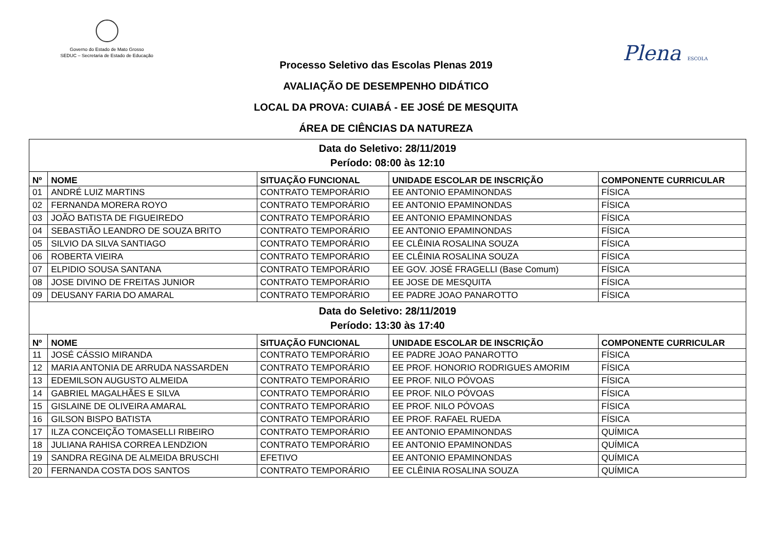Governo do Estado de Mato Grosso
SEDUC – Secretaria de Estado de Educação
Plena ESCOLA
Processo Seletivo das Escolas Plenas 2019
AVALIAÇÃO DE DESEMPENHO DIDÁTICO
LOCAL DA PROVA: CUIABÁ - EE JOSÉ DE MESQUITA
ÁREA DE CIÊNCIAS DA NATUREZA
| Data do Seletivo: 28/11/2019 Período: 08:00 às 12:10 | | | | |
| Nº | NOME | SITUAÇÃO FUNCIONAL | UNIDADE ESCOLAR DE INSCRIÇÃO | COMPONENTE CURRICULAR |
| 01 | ANDRÉ LUIZ MARTINS | CONTRATO TEMPORÁRIO | EE ANTONIO EPAMINONDAS | FÍSICA |
| 02 | FERNANDA MORERA ROYO | CONTRATO TEMPORÁRIO | EE ANTONIO EPAMINONDAS | FÍSICA |
| 03 | JOÃO BATISTA DE FIGUEIREDO | CONTRATO TEMPORÁRIO | EE ANTONIO EPAMINONDAS | FÍSICA |
| 04 | SEBASTIÃO LEANDRO DE SOUZA BRITO | CONTRATO TEMPORÁRIO | EE ANTONIO EPAMINONDAS | FÍSICA |
| 05 | SILVIO DA SILVA SANTIAGO | CONTRATO TEMPORÁRIO | EE CLÊINIA ROSALINA SOUZA | FÍSICA |
| 06 | ROBERTA VIEIRA | CONTRATO TEMPORÁRIO | EE CLÊINIA ROSALINA SOUZA | FÍSICA |
| 07 | ELPIDIO SOUSA SANTANA | CONTRATO TEMPORÁRIO | EE GOV. JOSÉ FRAGELLI (Base Comum) | FÍSICA |
| 08 | JOSE DIVINO DE FREITAS JUNIOR | CONTRATO TEMPORÁRIO | EE JOSE DE MESQUITA | FÍSICA |
| 09 | DEUSANY FARIA DO AMARAL | CONTRATO TEMPORÁRIO | EE PADRE JOAO PANAROTTO | FÍSICA |
| Data do Seletivo: 28/11/2019 Período: 13:30 às 17:40 | | | | |
| Nº | NOME | SITUAÇÃO FUNCIONAL | UNIDADE ESCOLAR DE INSCRIÇÃO | COMPONENTE CURRICULAR |
| 11 | JOSÉ CÁSSIO MIRANDA | CONTRATO TEMPORÁRIO | EE PADRE JOAO PANAROTTO | FÍSICA |
| 12 | MARIA ANTONIA DE ARRUDA NASSARDEN | CONTRATO TEMPORÁRIO | EE PROF. HONORIO RODRIGUES AMORIM | FÍSICA |
| 13 | EDEMILSON AUGUSTO ALMEIDA | CONTRATO TEMPORÁRIO | EE PROF. NILO PÓVOAS | FÍSICA |
| 14 | GABRIEL MAGALHÃES E SILVA | CONTRATO TEMPORÁRIO | EE PROF. NILO PÓVOAS | FÍSICA |
| 15 | GISLAINE DE OLIVEIRA AMARAL | CONTRATO TEMPORÁRIO | EE PROF. NILO PÓVOAS | FÍSICA |
| 16 | GILSON BISPO BATISTA | CONTRATO TEMPORÁRIO | EE PROF. RAFAEL RUEDA | FÍSICA |
| 17 | ILZA CONCEIÇÃO TOMASELLI RIBEIRO | CONTRATO TEMPORÁRIO | EE ANTONIO EPAMINONDAS | QUÍMICA |
| 18 | JULIANA RAHISA CORREA LENDZION | CONTRATO TEMPORÁRIO | EE ANTONIO EPAMINONDAS | QUÍMICA |
| 19 | SANDRA REGINA DE ALMEIDA BRUSCHI | EFETIVO | EE ANTONIO EPAMINONDAS | QUÍMICA |
| 20 | FERNANDA COSTA DOS SANTOS | CONTRATO TEMPORÁRIO | EE CLÊINIA ROSALINA SOUZA | QUÍMICA |